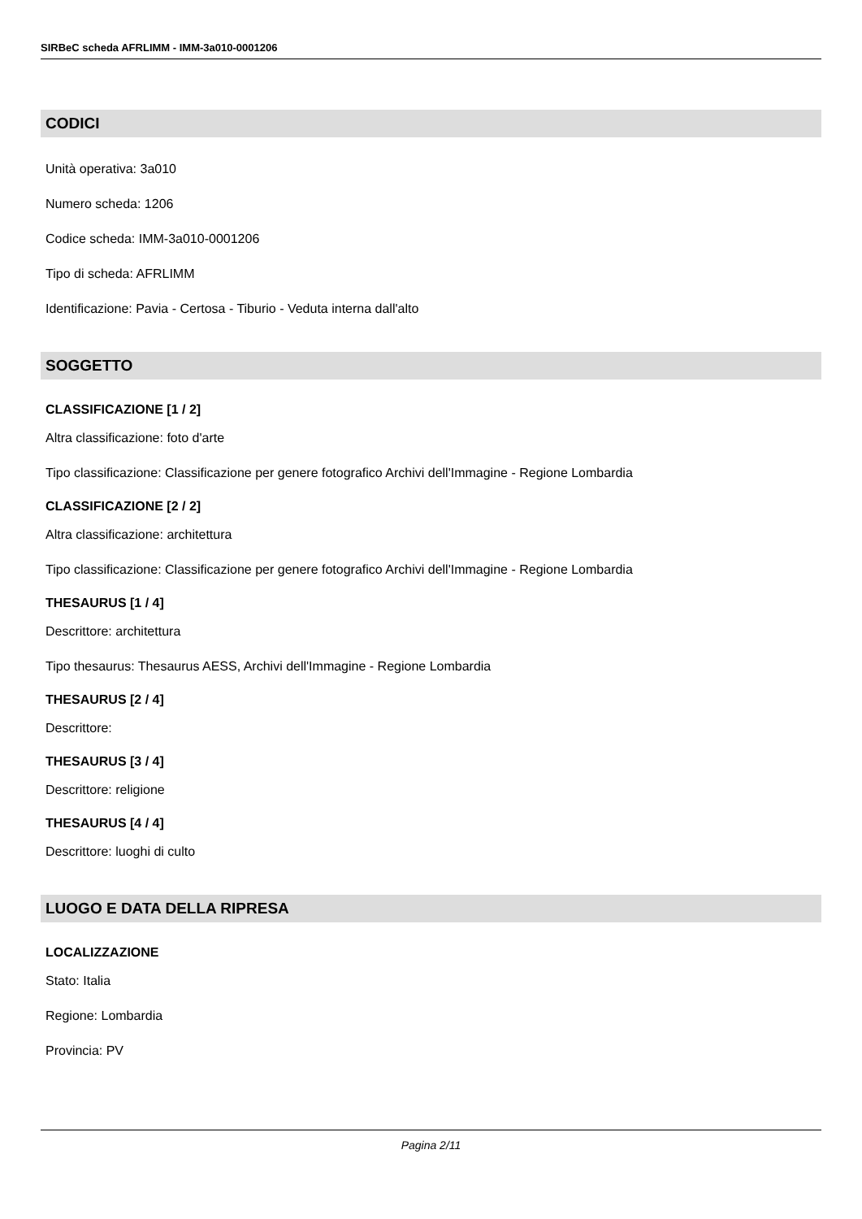SIRBeC scheda AFRLIMM - IMM-3a010-0001206
CODICI
Unità operativa: 3a010
Numero scheda: 1206
Codice scheda: IMM-3a010-0001206
Tipo di scheda: AFRLIMM
Identificazione: Pavia - Certosa - Tiburio - Veduta interna dall'alto
SOGGETTO
CLASSIFICAZIONE [1 / 2]
Altra classificazione: foto d'arte
Tipo classificazione: Classificazione per genere fotografico Archivi dell'Immagine - Regione Lombardia
CLASSIFICAZIONE [2 / 2]
Altra classificazione: architettura
Tipo classificazione: Classificazione per genere fotografico Archivi dell'Immagine - Regione Lombardia
THESAURUS [1 / 4]
Descrittore: architettura
Tipo thesaurus: Thesaurus AESS, Archivi dell'Immagine - Regione Lombardia
THESAURUS [2 / 4]
Descrittore:
THESAURUS [3 / 4]
Descrittore: religione
THESAURUS [4 / 4]
Descrittore: luoghi di culto
LUOGO E DATA DELLA RIPRESA
LOCALIZZAZIONE
Stato: Italia
Regione: Lombardia
Provincia: PV
Pagina 2/11